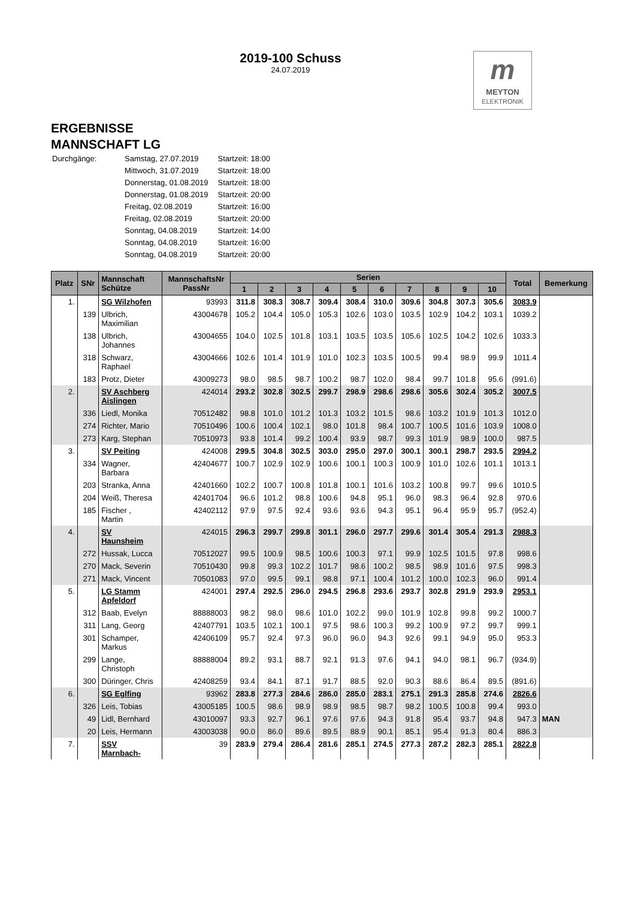2019-100 Schuss
24.07.2019
m
MEYTON
ELEKTRONIK
ERGEBNISSE
MANNSCHAFT LG
| Durchgänge: | Samstag, 27.07.2019 | Startzeit: 18:00 |
| | Mittwoch, 31.07.2019 | Startzeit: 18:00 |
| | Donnerstag, 01.08.2019 | Startzeit: 18:00 |
| | Donnerstag, 01.08.2019 | Startzeit: 20:00 |
| | Freitag, 02.08.2019 | Startzeit: 16:00 |
| | Freitag, 02.08.2019 | Startzeit: 20:00 |
| | Sonntag, 04.08.2019 | Startzeit: 14:00 |
| | Sonntag, 04.08.2019 | Startzeit: 16:00 |
| | Sonntag, 04.08.2019 | Startzeit: 20:00 |
| Platz | SNr | Mannschaft Schütze | MannschaftsNr PassNr | Serien | | | | | | | | | | Total | Bemerkung |
| --- | --- | --- | --- | --- | --- | --- | --- | --- | --- | --- | --- | --- | --- | --- | --- |
| | | | | 1 | 2 | 3 | 4 | 5 | 6 | 7 | 8 | 9 | 10 | | |
| 1. | | SG Wilzhofen | 93993 | 311.8 | 308.3 | 308.7 | 309.4 | 308.4 | 310.0 | 309.6 | 304.8 | 307.3 | 305.6 | 3083.9 | |
| | 139 | Ulbrich, Maximilian | 43004678 | 105.2 | 104.4 | 105.0 | 105.3 | 102.6 | 103.0 | 103.5 | 102.9 | 104.2 | 103.1 | 1039.2 | |
| | 138 | Ulbrich, Johannes | 43004655 | 104.0 | 102.5 | 101.8 | 103.1 | 103.5 | 103.5 | 105.6 | 102.5 | 104.2 | 102.6 | 1033.3 | |
| | 318 | Schwarz, Raphael | 43004666 | 102.6 | 101.4 | 101.9 | 101.0 | 102.3 | 103.5 | 100.5 | 99.4 | 98.9 | 99.9 | 1011.4 | |
| | 183 | Protz, Dieter | 43009273 | 98.0 | 98.5 | 98.7 | 100.2 | 98.7 | 102.0 | 98.4 | 99.7 | 101.8 | 95.6 | (991.6) | |
| 2. | | SV Aschberg Aislingen | 424014 | 293.2 | 302.8 | 302.5 | 299.7 | 298.9 | 298.6 | 298.6 | 305.6 | 302.4 | 305.2 | 3007.5 | |
| | 336 | Liedl, Monika | 70512482 | 98.8 | 101.0 | 101.2 | 101.3 | 103.2 | 101.5 | 98.6 | 103.2 | 101.9 | 101.3 | 1012.0 | |
| | 274 | Richter, Mario | 70510496 | 100.6 | 100.4 | 102.1 | 98.0 | 101.8 | 98.4 | 100.7 | 100.5 | 101.6 | 103.9 | 1008.0 | |
| | 273 | Karg, Stephan | 70510973 | 93.8 | 101.4 | 99.2 | 100.4 | 93.9 | 98.7 | 99.3 | 101.9 | 98.9 | 100.0 | 987.5 | |
| 3. | | SV Peiting | 424008 | 299.5 | 304.8 | 302.5 | 303.0 | 295.0 | 297.0 | 300.1 | 300.1 | 298.7 | 293.5 | 2994.2 | |
| | 334 | Wagner, Barbara | 42404677 | 100.7 | 102.9 | 102.9 | 100.6 | 100.1 | 100.3 | 100.9 | 101.0 | 102.6 | 101.1 | 1013.1 | |
| | 203 | Stranka, Anna | 42401660 | 102.2 | 100.7 | 100.8 | 101.8 | 100.1 | 101.6 | 103.2 | 100.8 | 99.7 | 99.6 | 1010.5 | |
| | 204 | Weiß, Theresa | 42401704 | 96.6 | 101.2 | 98.8 | 100.6 | 94.8 | 95.1 | 96.0 | 98.3 | 96.4 | 92.8 | 970.6 | |
| | 185 | Fischer , Martin | 42402112 | 97.9 | 97.5 | 92.4 | 93.6 | 93.6 | 94.3 | 95.1 | 96.4 | 95.9 | 95.7 | (952.4) | |
| 4. | | SV Haunsheim | 424015 | 296.3 | 299.7 | 299.8 | 301.1 | 296.0 | 297.7 | 299.6 | 301.4 | 305.4 | 291.3 | 2988.3 | |
| | 272 | Hussak, Lucca | 70512027 | 99.5 | 100.9 | 98.5 | 100.6 | 100.3 | 97.1 | 99.9 | 102.5 | 101.5 | 97.8 | 998.6 | |
| | 270 | Mack, Severin | 70510430 | 99.8 | 99.3 | 102.2 | 101.7 | 98.6 | 100.2 | 98.5 | 98.9 | 101.6 | 97.5 | 998.3 | |
| | 271 | Mack, Vincent | 70501083 | 97.0 | 99.5 | 99.1 | 98.8 | 97.1 | 100.4 | 101.2 | 100.0 | 102.3 | 96.0 | 991.4 | |
| 5. | | LG Stamm Apfeldorf | 424001 | 297.4 | 292.5 | 296.0 | 294.5 | 296.8 | 293.6 | 293.7 | 302.8 | 291.9 | 293.9 | 2953.1 | |
| | 312 | Baab, Evelyn | 88888003 | 98.2 | 98.0 | 98.6 | 101.0 | 102.2 | 99.0 | 101.9 | 102.8 | 99.8 | 99.2 | 1000.7 | |
| | 311 | Lang, Georg | 42407791 | 103.5 | 102.1 | 100.1 | 97.5 | 98.6 | 100.3 | 99.2 | 100.9 | 97.2 | 99.7 | 999.1 | |
| | 301 | Schamper, Markus | 42406109 | 95.7 | 92.4 | 97.3 | 96.0 | 96.0 | 94.3 | 92.6 | 99.1 | 94.9 | 95.0 | 953.3 | |
| | 299 | Lange, Christoph | 88888004 | 89.2 | 93.1 | 88.7 | 92.1 | 91.3 | 97.6 | 94.1 | 94.0 | 98.1 | 96.7 | (934.9) | |
| | 300 | Düringer, Chris | 42408259 | 93.4 | 84.1 | 87.1 | 91.7 | 88.5 | 92.0 | 90.3 | 88.6 | 86.4 | 89.5 | (891.6) | |
| 6. | | SG Eglfing | 93962 | 283.8 | 277.3 | 284.6 | 286.0 | 285.0 | 283.1 | 275.1 | 291.3 | 285.8 | 274.6 | 2826.6 | |
| | 326 | Leis, Tobias | 43005185 | 100.5 | 98.6 | 98.9 | 98.9 | 98.5 | 98.7 | 98.2 | 100.5 | 100.8 | 99.4 | 993.0 | |
| | 49 | Lidl, Bernhard | 43010097 | 93.3 | 92.7 | 96.1 | 97.6 | 97.6 | 94.3 | 91.8 | 95.4 | 93.7 | 94.8 | 947.3 | MAN |
| | 20 | Leis, Hermann | 43003038 | 90.0 | 86.0 | 89.6 | 89.5 | 88.9 | 90.1 | 85.1 | 95.4 | 91.3 | 80.4 | 886.3 | |
| 7. | | SSV Marnbach- | 39 | 283.9 | 279.4 | 286.4 | 281.6 | 285.1 | 274.5 | 277.3 | 287.2 | 282.3 | 285.1 | 2822.8 | |